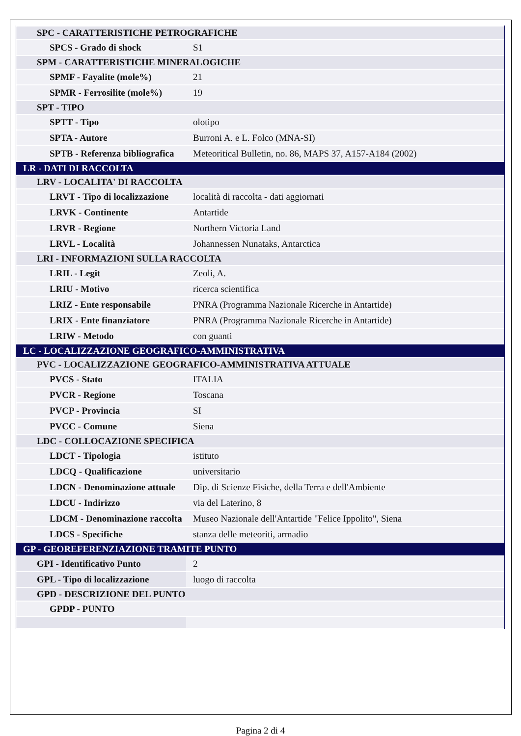| SPC - CARATTERISTICHE PETROGRAFICHE | |
| SPCS - Grado di shock | S1 |
| SPM - CARATTERISTICHE MINERALOGICHE | |
| SPMF - Fayalite (mole%) | 21 |
| SPMR - Ferrosilite (mole%) | 19 |
| SPT - TIPO | |
| SPTT - Tipo | olotipo |
| SPTA - Autore | Burroni A. e L. Folco (MNA-SI) |
| SPTB - Referenza bibliografica | Meteoritical Bulletin, no. 86, MAPS 37, A157-A184 (2002) |
| LR - DATI DI RACCOLTA | |
| LRV - LOCALITA' DI RACCOLTA | |
| LRVT - Tipo di localizzazione | località di raccolta - dati aggiornati |
| LRVK - Continente | Antartide |
| LRVR - Regione | Northern Victoria Land |
| LRVL - Località | Johannessen Nunataks, Antarctica |
| LRI - INFORMAZIONI SULLA RACCOLTA | |
| LRIL - Legit | Zeoli, A. |
| LRIU - Motivo | ricerca scientifica |
| LRIZ - Ente responsabile | PNRA (Programma Nazionale Ricerche in Antartide) |
| LRIX - Ente finanziatore | PNRA (Programma Nazionale Ricerche in Antartide) |
| LRIW - Metodo | con guanti |
| LC - LOCALIZZAZIONE GEOGRAFICO-AMMINISTRATIVA | |
| PVC - LOCALIZZAZIONE GEOGRAFICO-AMMINISTRATIVA ATTUALE | |
| PVCS - Stato | ITALIA |
| PVCR - Regione | Toscana |
| PVCP - Provincia | SI |
| PVCC - Comune | Siena |
| LDC - COLLOCAZIONE SPECIFICA | |
| LDCT - Tipologia | istituto |
| LDCQ - Qualificazione | universitario |
| LDCN - Denominazione attuale | Dip. di Scienze Fisiche, della Terra e dell'Ambiente |
| LDCU - Indirizzo | via del Laterino, 8 |
| LDCM - Denominazione raccolta | Museo Nazionale dell'Antartide "Felice Ippolito", Siena |
| LDCS - Specifiche | stanza delle meteoriti, armadio |
| GP - GEOREFERENZIAZIONE TRAMITE PUNTO | |
| GPI - Identificativo Punto | 2 |
| GPL - Tipo di localizzazione | luogo di raccolta |
| GPD - DESCRIZIONE DEL PUNTO | |
| GPDP - PUNTO | |
Pagina 2 di 4